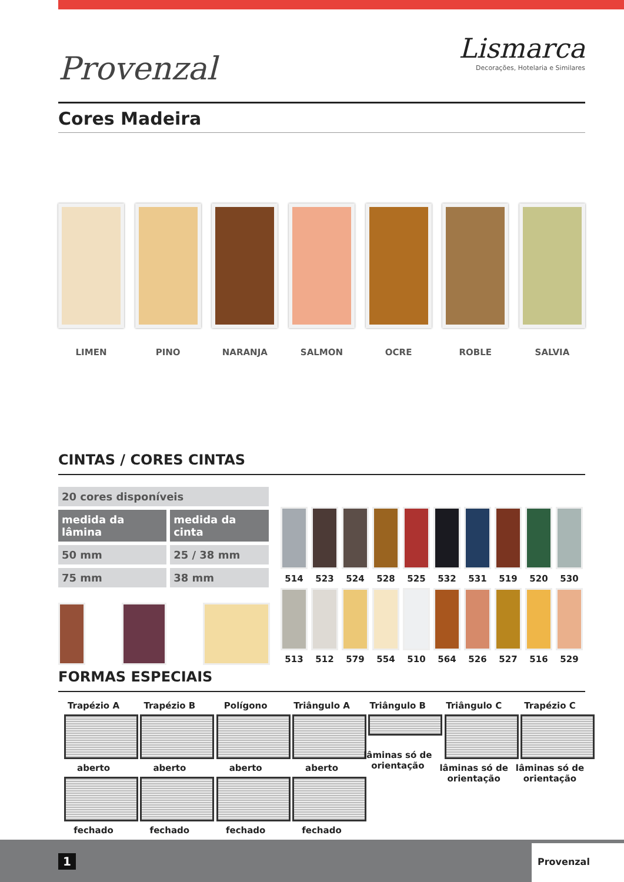Provenzal
Lismarca
Decorações, Hotelaria e Similares
Cores Madeira
LIMEN PINO NARANJA SALMON OCRE ROBLE SALVIA
CINTAS / CORES CINTAS
| 20 cores disponíveis | |
| medida da lâmina | medida da cinta |
| 50 mm | 25 / 38 mm |
| 75 mm | 38 mm |
514 523 524 528 525 532 531 519 520 530
513 512 579 554 510 564 526 527 516 529
FORMAS ESPECIAIS
Trapézio A
aberto
fechado
Trapézio B
aberto
fechado
Polígono
aberto
fechado
Triângulo A
aberto
fechado
Triângulo B
lâminas só de orientação
Triângulo C
lâminas só de orientação
Trapézio C
lâminas só de orientação
1
Provenzal